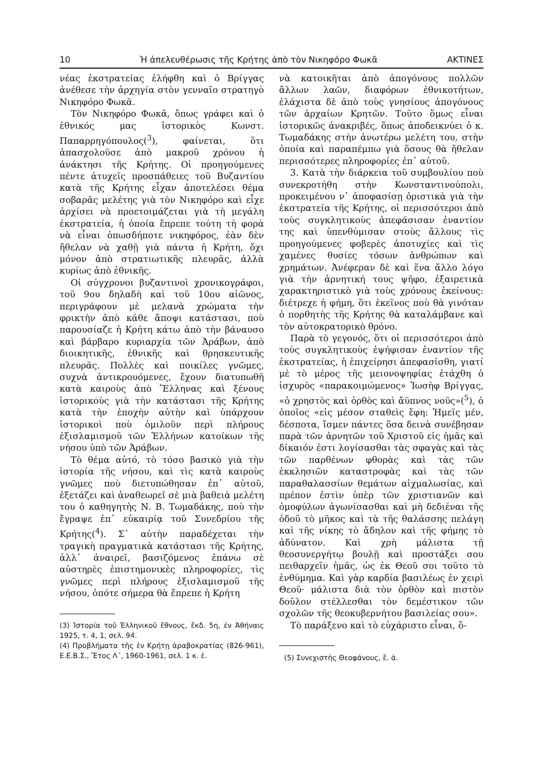10 Ἡ ἀπελευθέρωσις τῆς Κρήτης ἀπὸ τὸν Νικηφόρο Φωκᾶ ΑΚΤΙΝΕΣ
νέας ἐκστρατείας ἐλήφθη καὶ ὁ Βρίγγας ἀνέθεσε τὴν ἀρχηγία στὸν γενναῖο στρατηγὸ Νικηφόρο Φωκᾶ.
Τὸν Νικηφόρο Φωκᾶ, ὅπως γράφει καὶ ὁ ἐθνικός μας ἱστορικὸς Κωνστ. Παπαρρηγόπουλος(<sup>3</sup>), φαίνεται, ὅτι ἀπασχολοῦσε ἀπὸ μακροῦ χρόνου ἡ ἀνάκτησι τῆς Κρήτης. Οἱ προηγούμενες πέντε ἀτυχεῖς προσπάθειες τοῦ Βυζαντίου κατὰ τῆς Κρήτης εἶχαν ἀποτελέσει θέμα σοβαρᾶς μελέτης γιὰ τὸν Νικηφόρο καὶ εἶχε ἀρχίσει νὰ προετοιμάζεται γιὰ τὴ μεγάλη ἐκστρατεία, ἡ ὁποία ἔπρεπε τούτη τὴ φορὰ νὰ εἶναι ὁπωσδήποτε νικηφόρος, ἐὰν δὲν ἤθελαν νὰ χαθῇ γιὰ πάντα ἡ Κρήτη, ὄχι μόνον ἀπὸ στρατιωτικῆς πλευρᾶς, ἀλλὰ κυρίως ἀπὸ ἐθνικῆς.
Οἱ σύγχρονοι βυζαντινοὶ χρονικογράφοι, τοῦ 9ου δηλαδὴ καὶ τοῦ 10ου αἰῶνος, περιγράφουν μὲ μελανὰ χρώματα τὴν φρικτὴν ἀπὸ κάθε ἄποψι κατάστασι, ποὺ παρουσίαζε ἡ Κρήτη κάτω ἀπὸ τὴν βάναυσο καὶ βάρβαρο κυριαρχία τῶν Ἀράβων, ἀπὸ διοικητικῆς, ἐθνικῆς καὶ θρησκευτικῆς πλευρᾶς. Πολλὲς καὶ ποικίλες γνῶμες, συχνὰ ἀντικρουόμενες, ἔχουν διατυπωθῆ κατὰ καιροὺς ἀπὸ Ἕλληνας καὶ ξένους ἱστορικοὺς γιὰ τὴν κατάστασι τῆς Κρήτης κατὰ τὴν ἐποχὴν αὐτὴν καὶ ὑπάρχουν ἱστορικοὶ ποὺ ὁμιλοῦν περὶ πλήρους ἐξισλαμισμοῦ τῶν Ἑλλήνων κατοίκων τῆς νήσου ὑπὸ τῶν Ἀράβων.
Τὸ θέμα αὐτό, τὸ τόσο βασικὸ γιὰ τὴν ἱστορία τῆς νήσου, καὶ τὶς κατὰ καιροὺς γνῶμες ποὺ διετυπώθησαν ἐπ᾽ αὐτοῦ, ἐξετάζει καὶ ἀναθεωρεῖ σὲ μιὰ βαθειὰ μελέτη του ὁ καθηγητὴς Ν. Β. Τωμαδάκης, ποὺ τὴν ἔγραψε ἐπ᾽ εὐκαιρίᾳ τοῦ Συνεδρίου τῆς Κρήτης(<sup>4</sup>). Σ᾽ αὐτὴν παραδέχεται τὴν τραγικὴ πραγματικὰ κατάστασι τῆς Κρήτης, ἀλλ᾽ ἀναιρεῖ, βασιζόμενος ἐπάνω σὲ αὐστηρὲς ἐπιστημονικὲς πληροφορίες, τὶς γνῶμες περὶ πλήρους ἐξισλαμισμοῦ τῆς νήσου, ὁπότε σήμερα θὰ ἔπρεπε ἡ Κρήτη
(3) Ἱστορία τοῦ Ἑλληνικοῦ ἔθνους, ἔκδ. 5η, ἐν Ἀθήναις 1925, τ. 4, 1, σελ. 94.
(4) Προβλήματα τῆς ἐν Κρήτῃ ἀραβοκρατίας (826-961), Ε.Ε.Β.Σ., Ἔτος Λ΄, 1960-1961, σελ. 1 κ. ἑ.
νὰ κατοικῆται ἀπὸ ἀπογόνους πολλῶν ἄλλων λαῶν, διαφόρων ἐθνικοτήτων, ἐλάχιστα δὲ ἀπὸ τοὺς γνησίους ἀπογόνους τῶν ἀρχαίων Κρητῶν. Τοῦτο ὅμως εἶναι ἱστορικῶς ἀνακριβές, ὅπως ἀποδεικνύει ὁ κ. Τωμαδάκης στὴν ἀνωτέρω μελέτη του, στὴν ὁποία καὶ παραπέμπω γιὰ ὅσους θὰ ἤθελαν περισσότερες πληροφορίες ἐπ᾽ αὐτοῦ.
3. Κατὰ τὴν διάρκεια τοῦ συμβουλίου ποὺ συνεκροτήθη στὴν Κωνσταντινούπολι, προκειμένου ν᾽ ἀποφασίσῃ ὁριστικὰ γιὰ τὴν ἐκστρατεία τῆς Κρήτης, οἱ περισσότεροι ἀπὸ τοὺς συγκλητικοὺς ἀπεφάσισαν ἐναντίον της καὶ ὑπενθύμισαν στοὺς ἄλλους τὶς προηγούμενες φοβερὲς ἀποτυχίες καὶ τὶς χαμένες θυσίες τόσων ἀνθρώπων καὶ χρημάτων. Ἀνέφεραν δὲ καὶ ἕνα ἄλλο λόγο γιὰ τὴν ἀρνητική τους ψῆφο, ἐξαιρετικὰ χαρακτηριστικὸ γιὰ τοὺς χρόνους ἐκείνους: διέτρεχε ἡ φήμη, ὅτι ἐκεῖνος ποὺ θὰ γινόταν ὁ πορθητὴς τῆς Κρήτης θὰ καταλάμβανε καὶ τὸν αὐτοκρατορικὸ θρόνο.
Παρὰ τὸ γεγονός, ὅτι οἱ περισσότεροι ἀπὸ τοὺς συγκλητικοὺς ἐψήφισαν ἐναντίον τῆς ἐκστρατείας, ἡ ἐπιχείρησι ἀπεφασίσθη, γιατί μὲ τὸ μέρος τῆς μειονοψηφίας ἐτάχθη ὁ ἰσχυρὸς «παρακοιμώμενος» Ἰωσὴφ Βρίγγας, «ὁ χρηστὸς καὶ ὀρθὸς καὶ ἄϋπνος νοῦς»(<sup>5</sup>), ὁ ὁποῖος «εἰς μέσον σταθεὶς ἔφη: Ἡμεῖς μέν, δέσποτα, ἴσμεν πάντες ὅσα δεινὰ συνέβησαν παρὰ τῶν ἀρνητῶν τοῦ Χριστοῦ εἰς ἡμᾶς καὶ δίκαιόν ἐστι λογίσασθαι τὰς σφαγὰς καὶ τὰς τῶν παρθένων φθορὰς καὶ τὰς τῶν ἐκκλησιῶν καταστροφὰς καὶ τὰς τῶν παραθαλασσίων θεμάτων αἰχμαλωσίας, καὶ πρέπον ἐστὶν ὑπὲρ τῶν χριστιανῶν καὶ ὁμοφύλων ἀγωνίσασθαι καὶ μὴ δεδιέναι τῆς ὁδοῦ τὸ μῆκος καὶ τὰ τῆς θαλάσσης πελάγη καὶ τῆς νίκης τὸ ἄδηλον καὶ τῆς φήμης τὸ ἀδύνατον. Καὶ χρὴ μάλιστα τῇ θεοσυνεργήτῳ βουλῇ καὶ προστάξει σου πειθαρχεῖν ἡμᾶς, ὡς ἐκ Θεοῦ σοι τοῦτο τὸ ἐνθύμημα. Καὶ γὰρ καρδία βασιλέως ἐν χειρὶ Θεοῦ· μάλιστα διὰ τὸν ὀρθὸν καὶ πιστὸν δοῦλον στέλλεσθαι τὸν δεμέστικον τῶν σχολῶν τῆς θεοκυβερνήτου βασιλείας σου».
Τὸ παράξενο καὶ τὸ εὐχάριστο εἶναι, ὅ-
(5) Συνεχιστὴς Θεοφάνους, ἔ. ἀ.